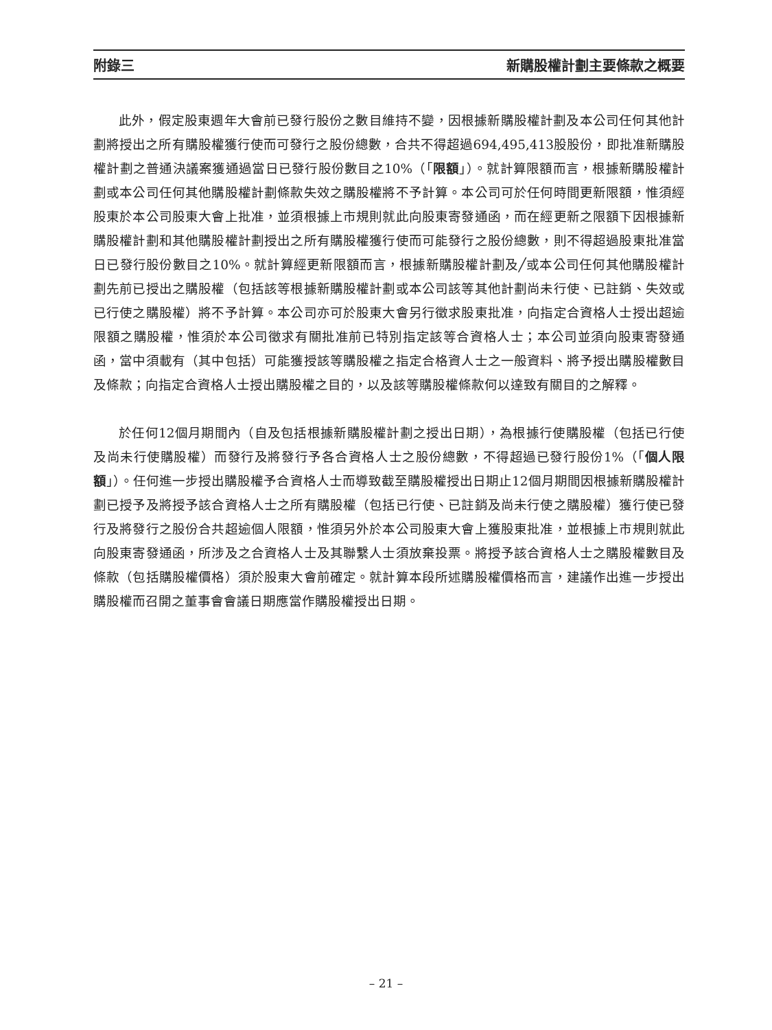附錄三 新購股權計劃主要條款之概要
此外，假定股東週年大會前已發行股份之數目維持不變，因根據新購股權計劃及本公司任何其他計劃將授出之所有購股權獲行使而可發行之股份總數，合共不得超過694,495,413股股份，即批准新購股權計劃之普通決議案獲通過當日已發行股份數目之10%（「限額」）。就計算限額而言，根據新購股權計劃或本公司任何其他購股權計劃條款失效之購股權將不予計算。本公司可於任何時間更新限額，惟須經股東於本公司股東大會上批准，並須根據上市規則就此向股東寄發通函，而在經更新之限額下因根據新購股權計劃和其他購股權計劃授出之所有購股權獲行使而可能發行之股份總數，則不得超過股東批准當日已發行股份數目之10%。就計算經更新限額而言，根據新購股權計劃及╱或本公司任何其他購股權計劃先前已授出之購股權（包括該等根據新購股權計劃或本公司該等其他計劃尚未行使、已註銷、失效或已行使之購股權）將不予計算。本公司亦可於股東大會另行徵求股東批准，向指定合資格人士授出超逾限額之購股權，惟須於本公司徵求有關批准前已特別指定該等合資格人士；本公司並須向股東寄發通函，當中須載有（其中包括）可能獲授該等購股權之指定合格資人士之一般資料、將予授出購股權數目及條款；向指定合資格人士授出購股權之目的，以及該等購股權條款何以達致有關目的之解釋。
於任何12個月期間內（自及包括根據新購股權計劃之授出日期），為根據行使購股權（包括已行使及尚未行使購股權）而發行及將發行予各合資格人士之股份總數，不得超過已發行股份1%（「個人限額」）。任何進一步授出購股權予合資格人士而導致截至購股權授出日期止12個月期間因根據新購股權計劃已授予及將授予該合資格人士之所有購股權（包括已行使、已註銷及尚未行使之購股權）獲行使已發行及將發行之股份合共超逾個人限額，惟須另外於本公司股東大會上獲股東批准，並根據上市規則就此向股東寄發通函，所涉及之合資格人士及其聯繫人士須放棄投票。將授予該合資格人士之購股權數目及條款（包括購股權價格）須於股東大會前確定。就計算本段所述購股權價格而言，建議作出進一步授出購股權而召開之董事會會議日期應當作購股權授出日期。
– 21 –